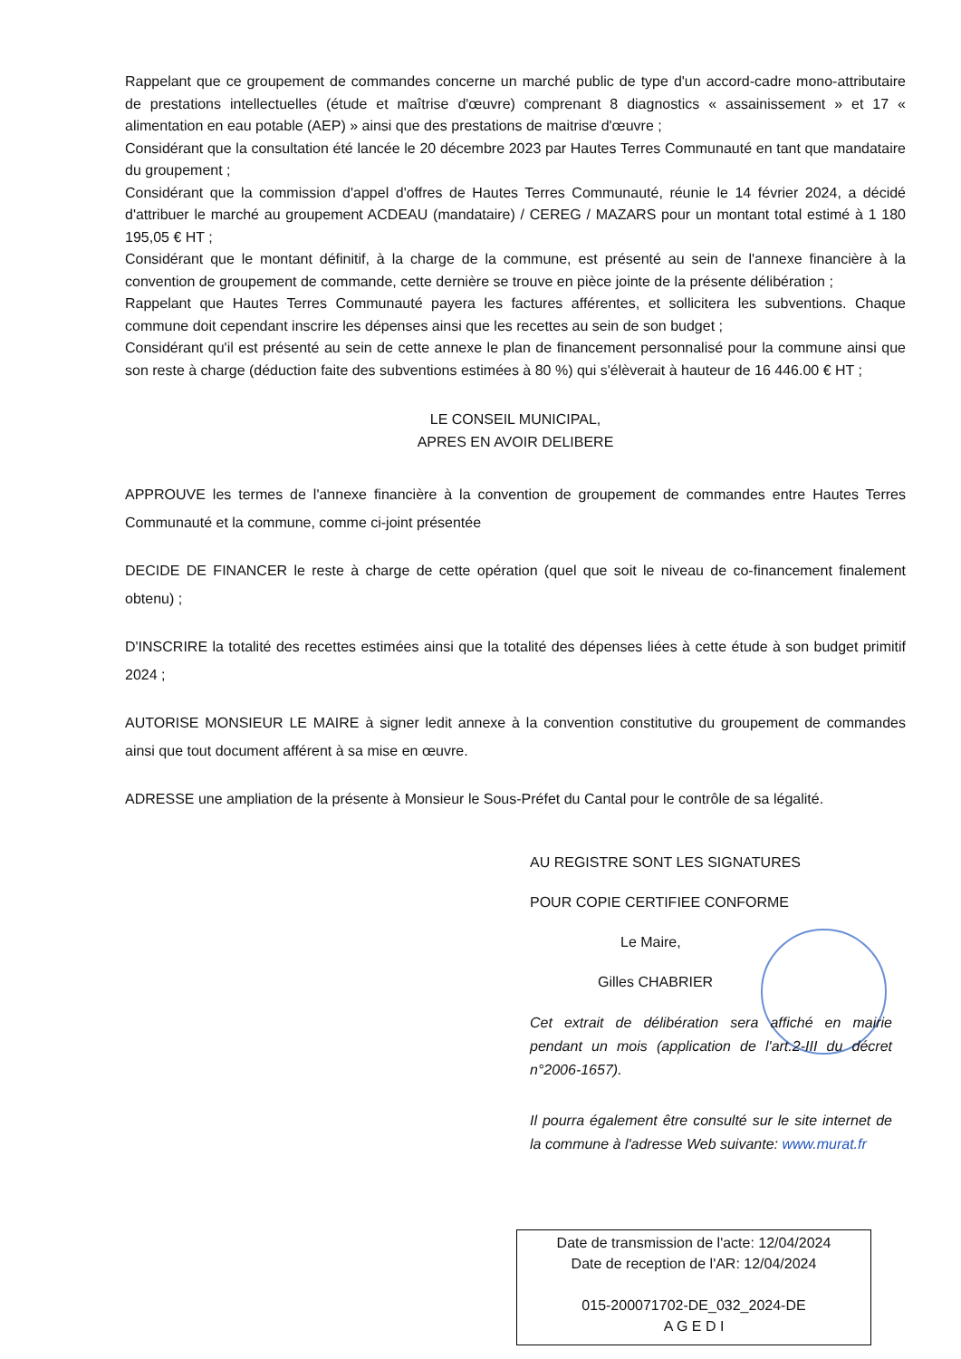Rappelant que ce groupement de commandes concerne un marché public de type d'un accord-cadre mono-attributaire de prestations intellectuelles (étude et maîtrise d'œuvre) comprenant 8 diagnostics « assainissement » et 17 « alimentation en eau potable (AEP) » ainsi que des prestations de maitrise d'œuvre ;
Considérant que la consultation été lancée le 20 décembre 2023 par Hautes Terres Communauté en tant que mandataire du groupement ;
Considérant que la commission d'appel d'offres de Hautes Terres Communauté, réunie le 14 février 2024, a décidé d'attribuer le marché au groupement ACDEAU (mandataire) / CEREG / MAZARS pour un montant total estimé à 1 180 195,05 € HT ;
Considérant que le montant définitif, à la charge de la commune, est présenté au sein de l'annexe financière à la convention de groupement de commande, cette dernière se trouve en pièce jointe de la présente délibération ;
Rappelant que Hautes Terres Communauté payera les factures afférentes, et sollicitera les subventions. Chaque commune doit cependant inscrire les dépenses ainsi que les recettes au sein de son budget ;
Considérant qu'il est présenté au sein de cette annexe le plan de financement personnalisé pour la commune ainsi que son reste à charge (déduction faite des subventions estimées à 80 %) qui s'élèverait à hauteur de 16 446.00 € HT ;
LE CONSEIL MUNICIPAL,
APRES EN AVOIR DELIBERE
APPROUVE les termes de l'annexe financière à la convention de groupement de commandes entre Hautes Terres Communauté et la commune, comme ci-joint présentée
DECIDE DE FINANCER le reste à charge de cette opération (quel que soit le niveau de co-financement finalement obtenu) ;
D'INSCRIRE la totalité des recettes estimées ainsi que la totalité des dépenses liées à cette étude à son budget primitif 2024 ;
AUTORISE MONSIEUR LE MAIRE à signer ledit annexe à la convention constitutive du groupement de commandes ainsi que tout document afférent à sa mise en œuvre.
ADRESSE une ampliation de la présente à Monsieur le Sous-Préfet du Cantal pour le contrôle de sa légalité.
AU REGISTRE SONT LES SIGNATURES
POUR COPIE CERTIFIEE CONFORME
Le Maire,
Gilles CHABRIER
Cet extrait de délibération sera affiché en mairie pendant un mois (application de l'art.2-III du décret n°2006-1657).
Il pourra également être consulté sur le site internet de la commune à l'adresse Web suivante: www.murat.fr
Date de transmission de l'acte: 12/04/2024
Date de reception de l'AR: 12/04/2024
015-200071702-DE_032_2024-DE
A G E D I